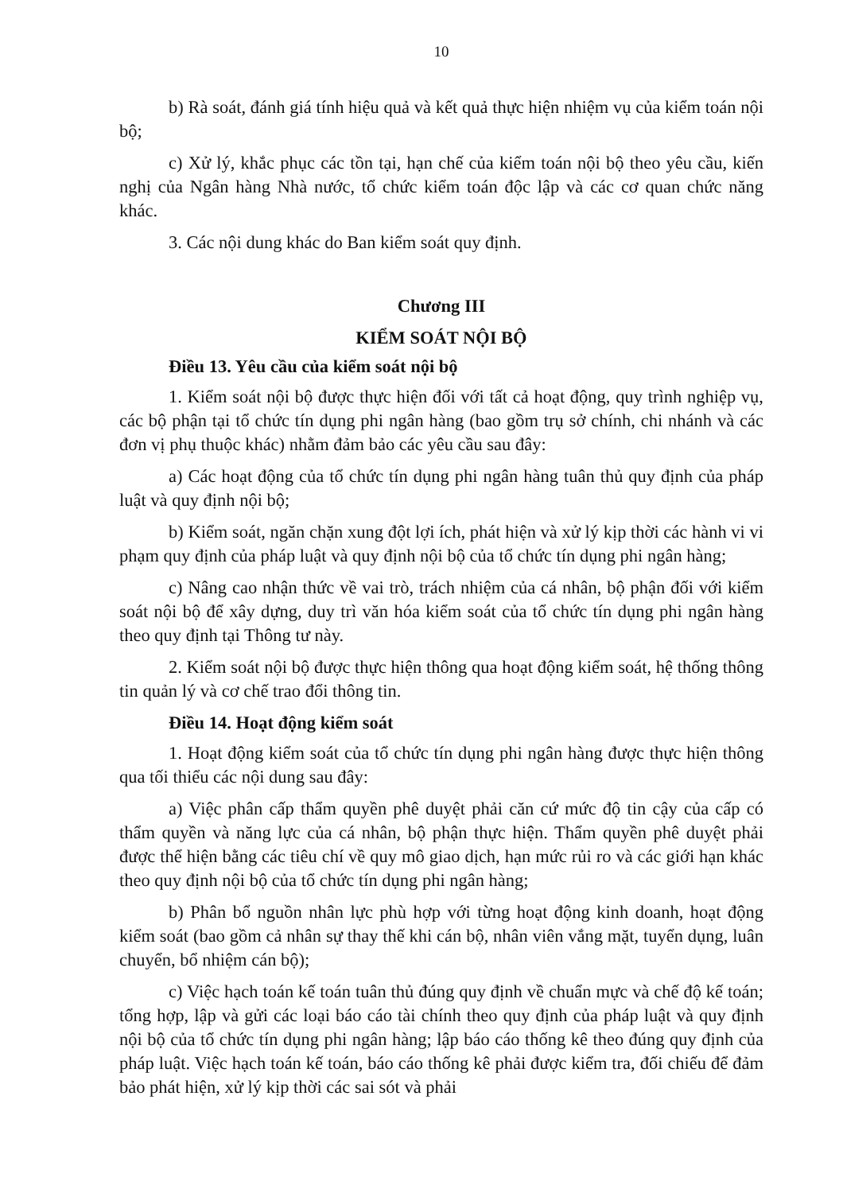10
b) Rà soát, đánh giá tính hiệu quả và kết quả thực hiện nhiệm vụ của kiểm toán nội bộ;
c) Xử lý, khắc phục các tồn tại, hạn chế của kiểm toán nội bộ theo yêu cầu, kiến nghị của Ngân hàng Nhà nước, tổ chức kiểm toán độc lập và các cơ quan chức năng khác.
3. Các nội dung khác do Ban kiểm soát quy định.
Chương III
KIỂM SOÁT NỘI BỘ
Điều 13. Yêu cầu của kiểm soát nội bộ
1. Kiểm soát nội bộ được thực hiện đối với tất cả hoạt động, quy trình nghiệp vụ, các bộ phận tại tổ chức tín dụng phi ngân hàng (bao gồm trụ sở chính, chi nhánh và các đơn vị phụ thuộc khác) nhằm đảm bảo các yêu cầu sau đây:
a) Các hoạt động của tổ chức tín dụng phi ngân hàng tuân thủ quy định của pháp luật và quy định nội bộ;
b) Kiểm soát, ngăn chặn xung đột lợi ích, phát hiện và xử lý kịp thời các hành vi vi phạm quy định của pháp luật và quy định nội bộ của tổ chức tín dụng phi ngân hàng;
c) Nâng cao nhận thức về vai trò, trách nhiệm của cá nhân, bộ phận đối với kiểm soát nội bộ để xây dựng, duy trì văn hóa kiểm soát của tổ chức tín dụng phi ngân hàng theo quy định tại Thông tư này.
2. Kiểm soát nội bộ được thực hiện thông qua hoạt động kiểm soát, hệ thống thông tin quản lý và cơ chế trao đổi thông tin.
Điều 14. Hoạt động kiểm soát
1. Hoạt động kiểm soát của tổ chức tín dụng phi ngân hàng được thực hiện thông qua tối thiểu các nội dung sau đây:
a) Việc phân cấp thẩm quyền phê duyệt phải căn cứ mức độ tin cậy của cấp có thẩm quyền và năng lực của cá nhân, bộ phận thực hiện. Thẩm quyền phê duyệt phải được thể hiện bằng các tiêu chí về quy mô giao dịch, hạn mức rủi ro và các giới hạn khác theo quy định nội bộ của tổ chức tín dụng phi ngân hàng;
b) Phân bổ nguồn nhân lực phù hợp với từng hoạt động kinh doanh, hoạt động kiểm soát (bao gồm cả nhân sự thay thế khi cán bộ, nhân viên vắng mặt, tuyển dụng, luân chuyển, bổ nhiệm cán bộ);
c) Việc hạch toán kế toán tuân thủ đúng quy định về chuẩn mực và chế độ kế toán; tổng hợp, lập và gửi các loại báo cáo tài chính theo quy định của pháp luật và quy định nội bộ của tổ chức tín dụng phi ngân hàng; lập báo cáo thống kê theo đúng quy định của pháp luật. Việc hạch toán kế toán, báo cáo thống kê phải được kiểm tra, đối chiếu để đảm bảo phát hiện, xử lý kịp thời các sai sót và phải